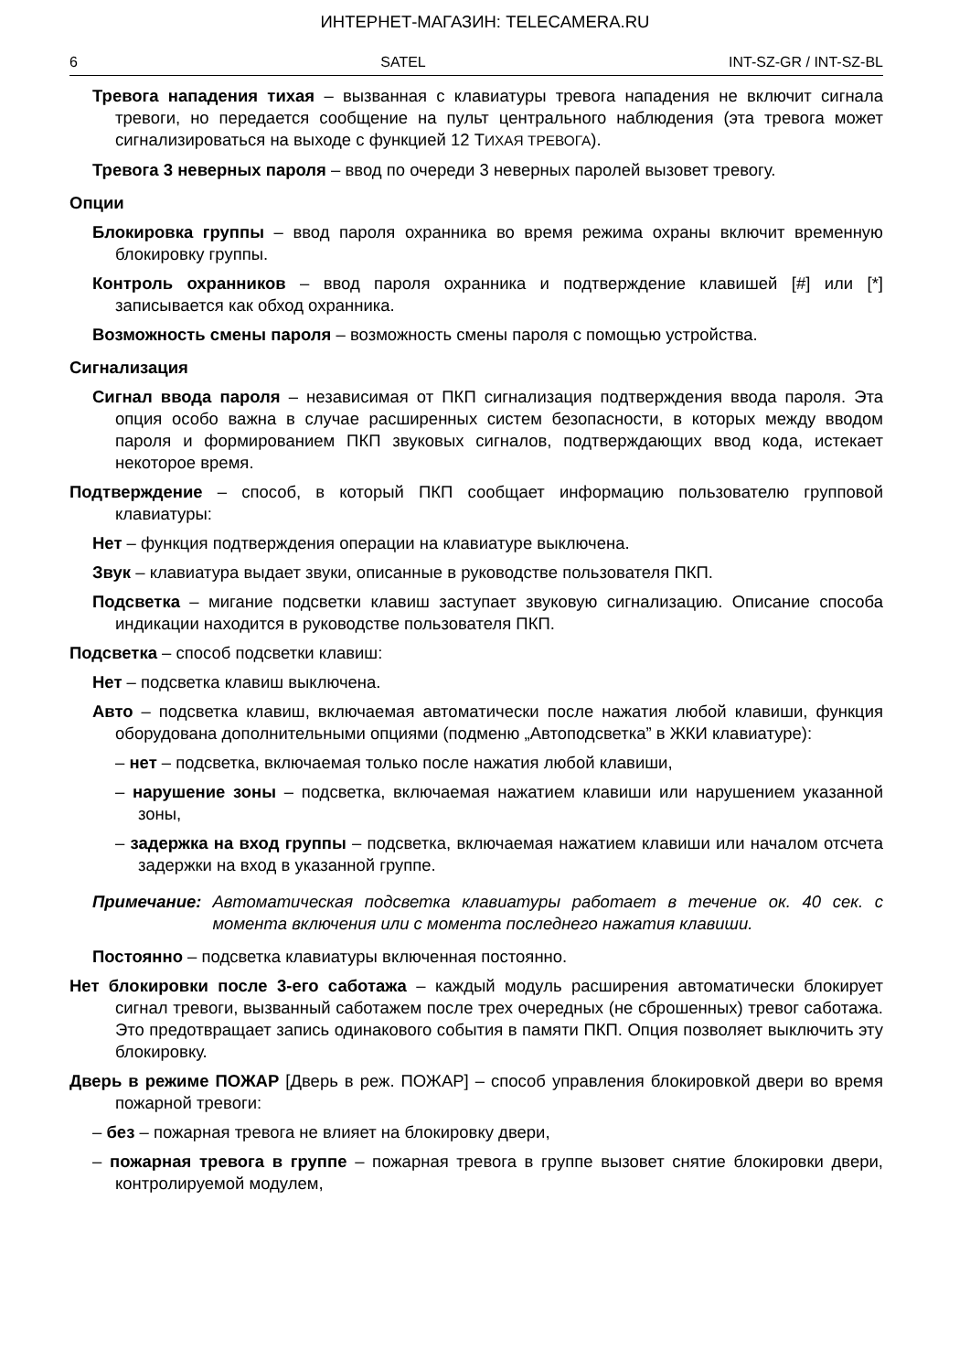ИНТЕРНЕТ-МАГАЗИН: TELECAMERA.RU
6 SATEL INT-SZ-GR / INT-SZ-BL
Тревога нападения тихая – вызванная с клавиатуры тревога нападения не включит сигнала тревоги, но передается сообщение на пульт центрального наблюдения (эта тревога может сигнализироваться на выходе с функцией 12 ТИХАЯ ТРЕВОГА).
Тревога 3 неверных пароля – ввод по очереди 3 неверных паролей вызовет тревогу.
Опции
Блокировка группы – ввод пароля охранника во время режима охраны включит временную блокировку группы.
Контроль охранников – ввод пароля охранника и подтверждение клавишей [#] или [*] записывается как обход охранника.
Возможность смены пароля – возможность смены пароля с помощью устройства.
Сигнализация
Сигнал ввода пароля – независимая от ПКП сигнализация подтверждения ввода пароля. Эта опция особо важна в случае расширенных систем безопасности, в которых между вводом пароля и формированием ПКП звуковых сигналов, подтверждающих ввод кода, истекает некоторое время.
Подтверждение – способ, в который ПКП сообщает информацию пользователю групповой клавиатуры:
Нет – функция подтверждения операции на клавиатуре выключена.
Звук – клавиатура выдает звуки, описанные в руководстве пользователя ПКП.
Подсветка – мигание подсветки клавиш заступает звуковую сигнализацию. Описание способа индикации находится в руководстве пользователя ПКП.
Подсветка – способ подсветки клавиш:
Нет – подсветка клавиш выключена.
Авто – подсветка клавиш, включаемая автоматически после нажатия любой клавиши, функция оборудована дополнительными опциями (подменю „Автоподсветка” в ЖКИ клавиатуре):
– нет – подсветка, включаемая только после нажатия любой клавиши,
– нарушение зоны – подсветка, включаемая нажатием клавиши или нарушением указанной зоны,
– задержка на вход группы – подсветка, включаемая нажатием клавиши или началом отсчета задержки на вход в указанной группе.
Примечание: Автоматическая подсветка клавиатуры работает в течение ок. 40 сек. с момента включения или с момента последнего нажатия клавиши.
Постоянно – подсветка клавиатуры включенная постоянно.
Нет блокировки после 3-его саботажа – каждый модуль расширения автоматически блокирует сигнал тревоги, вызванный саботажем после трех очередных (не сброшенных) тревог саботажа. Это предотвращает запись одинакового события в памяти ПКП. Опция позволяет выключить эту блокировку.
Дверь в режиме ПОЖАР [Дверь в реж. ПОЖАР] – способ управления блокировкой двери во время пожарной тревоги:
– без – пожарная тревога не влияет на блокировку двери,
– пожарная тревога в группе – пожарная тревога в группе вызовет снятие блокировки двери, контролируемой модулем,